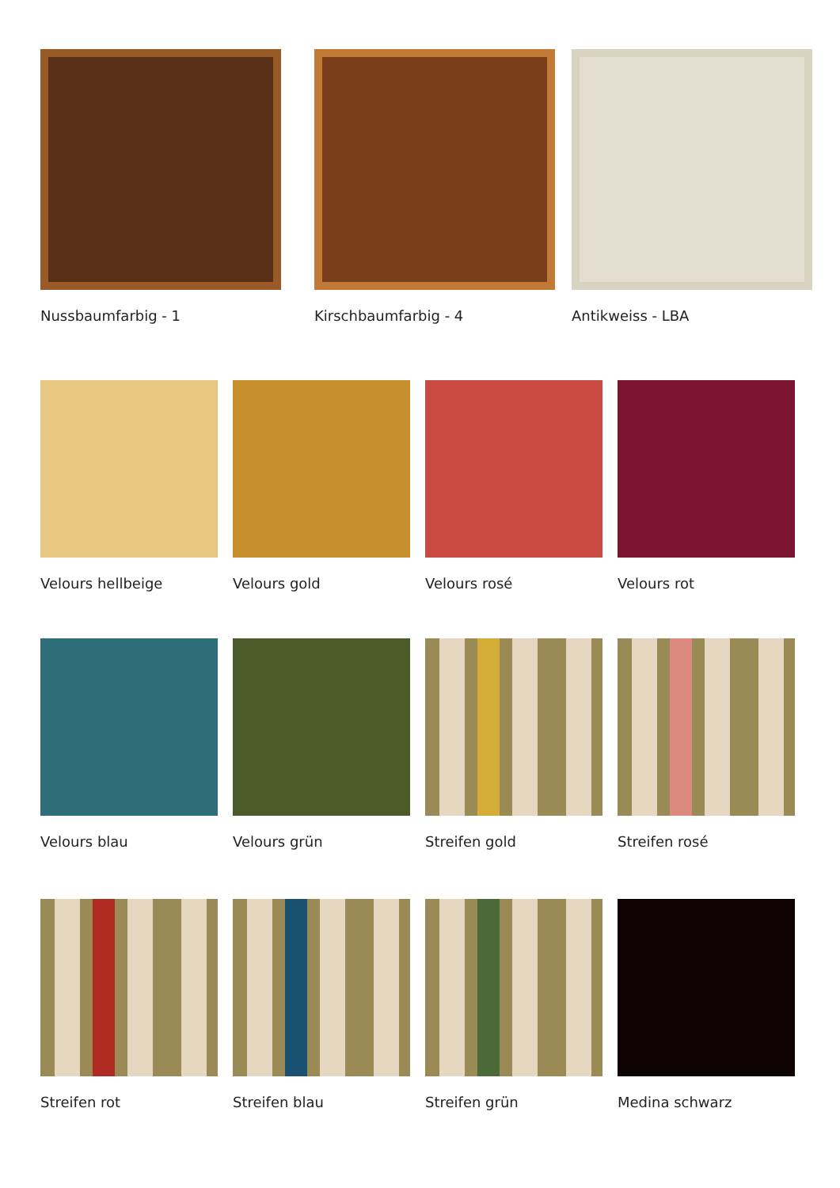Nussbaumfarbig - 1 Kirschbaumfarbig - 4 Antikweiss - LBA
Velours hellbeige Velours gold Velours rosé Velours rot
Velours blau Velours grün Streifen gold Streifen rosé
Streifen rot Streifen blau Streifen grün Medina schwarz